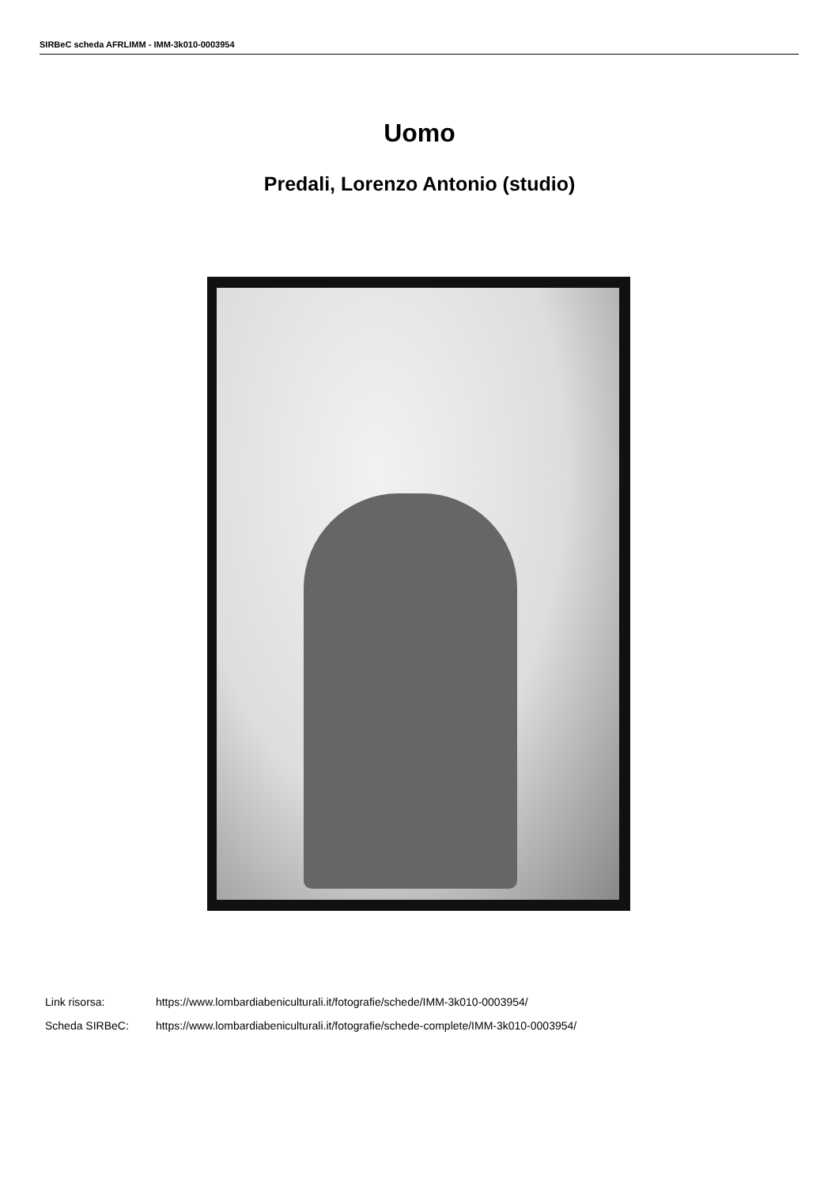SIRBeC scheda AFRLIMM - IMM-3k010-0003954
Uomo
Predali, Lorenzo Antonio (studio)
Link risorsa: https://www.lombardiabeniculturali.it/fotografie/schede/IMM-3k010-0003954/
Scheda SIRBeC: https://www.lombardiabeniculturali.it/fotografie/schede-complete/IMM-3k010-0003954/